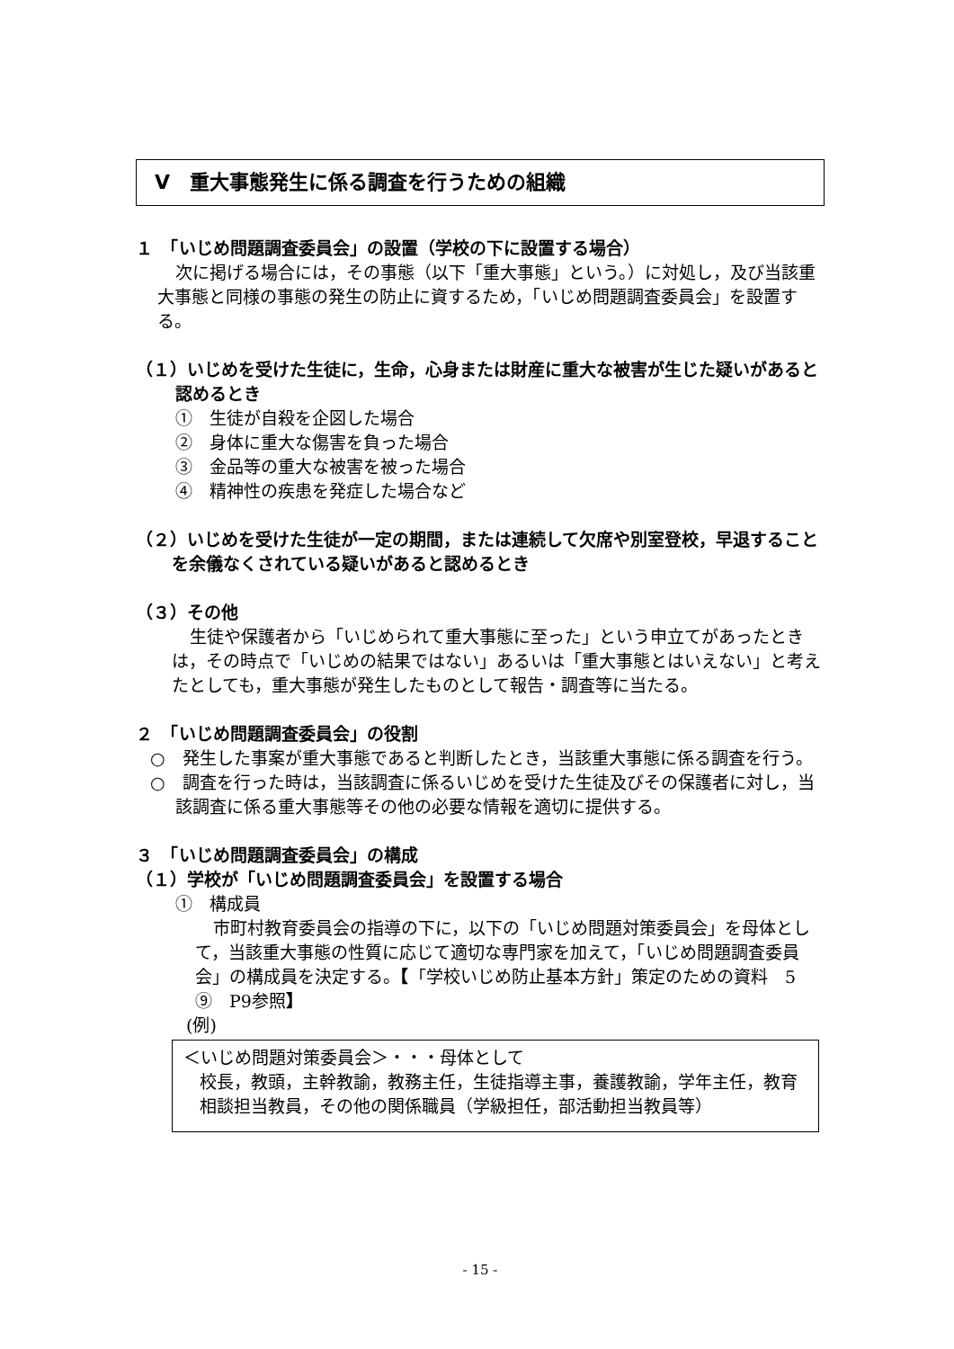Ⅴ　重大事態発生に係る調査を行うための組織
１　「いじめ問題調査委員会」の設置（学校の下に設置する場合）
次に掲げる場合には，その事態（以下「重大事態」という。）に対処し，及び当該重大事態と同様の事態の発生の防止に資するため，「いじめ問題調査委員会」を設置する。
（１）いじめを受けた生徒に，生命，心身または財産に重大な被害が生じた疑いがあると認めるとき
①　生徒が自殺を企図した場合
②　身体に重大な傷害を負った場合
③　金品等の重大な被害を被った場合
④　精神性の疾患を発症した場合など
（２）いじめを受けた生徒が一定の期間，または連続して欠席や別室登校，早退することを余儀なくされている疑いがあると認めるとき
（３）その他
生徒や保護者から「いじめられて重大事態に至った」という申立てがあったときは，その時点で「いじめの結果ではない」あるいは「重大事態とはいえない」と考えたとしても，重大事態が発生したものとして報告・調査等に当たる。
２　「いじめ問題調査委員会」の役割
○　発生した事案が重大事態であると判断したとき，当該重大事態に係る調査を行う。
○　調査を行った時は，当該調査に係るいじめを受けた生徒及びその保護者に対し，当該調査に係る重大事態等その他の必要な情報を適切に提供する。
３　「いじめ問題調査委員会」の構成
（１）学校が「いじめ問題調査委員会」を設置する場合
①　構成員
市町村教育委員会の指導の下に，以下の「いじめ問題対策委員会」を母体として，当該重大事態の性質に応じて適切な専門家を加えて，「いじめ問題調査委員会」の構成員を決定する。【「学校いじめ防止基本方針」策定のための資料　5　⑨　P9参照】
(例)
＜いじめ問題対策委員会＞・・・母体として
校長，教頭，主幹教諭，教務主任，生徒指導主事，養護教諭，学年主任，教育相談担当教員，その他の関係職員（学級担任，部活動担当教員等）
- 15 -